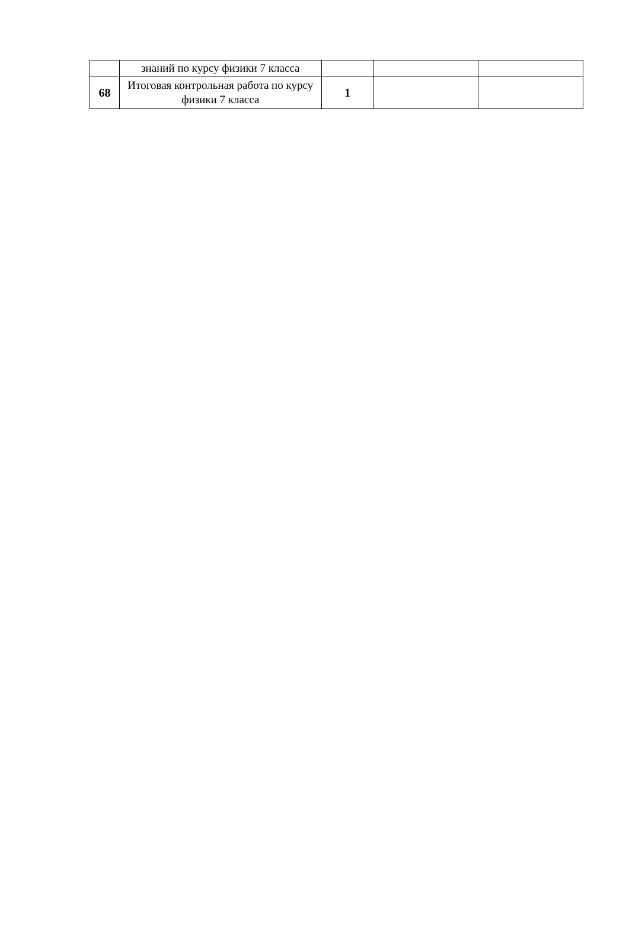| | знаний по курсу физики 7 класса | | | |
| 68 | Итоговая контрольная работа по курсу физики 7 класса | 1 | | |